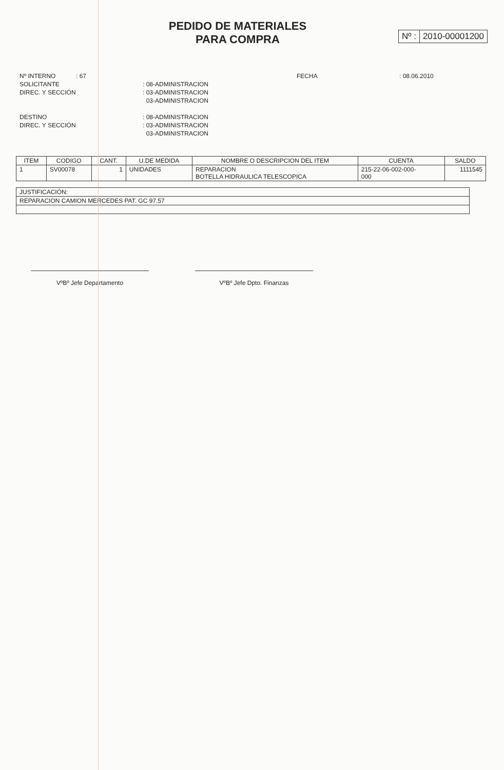PEDIDO DE MATERIALES
PARA COMPRA
Nº : 2010-00001200
Nº INTERNO
: 67
FECHA
: 08.06.2010
SOLICITANTE
: 08-ADMINISTRACION
DIREC. Y SECCIÓN
: 03-ADMINISTRACION
03-ADMINISTRACION
DESTINO
: 08-ADMINISTRACION
DIREC. Y SECCIÓN
: 03-ADMINISTRACION
03-ADMINISTRACION
| ITEM | CODIGO | CANT. | U.DE MEDIDA | NOMBRE O DESCRIPCION DEL ITEM | CUENTA | SALDO |
| --- | --- | --- | --- | --- | --- | --- |
| 1 | SV00078 | 1 | UNIDADES | REPARACION BOTELLA HIDRAULICA TELESCOPICA | 215-22-06-002-000- 000 | 1111545 |
| JUSTIFICACIÓN: |
| REPARACION CAMION MERCEDES PAT. GC 97.57 |
VºBº Jefe Departamento VºBº Jefe Dpto. Finanzas